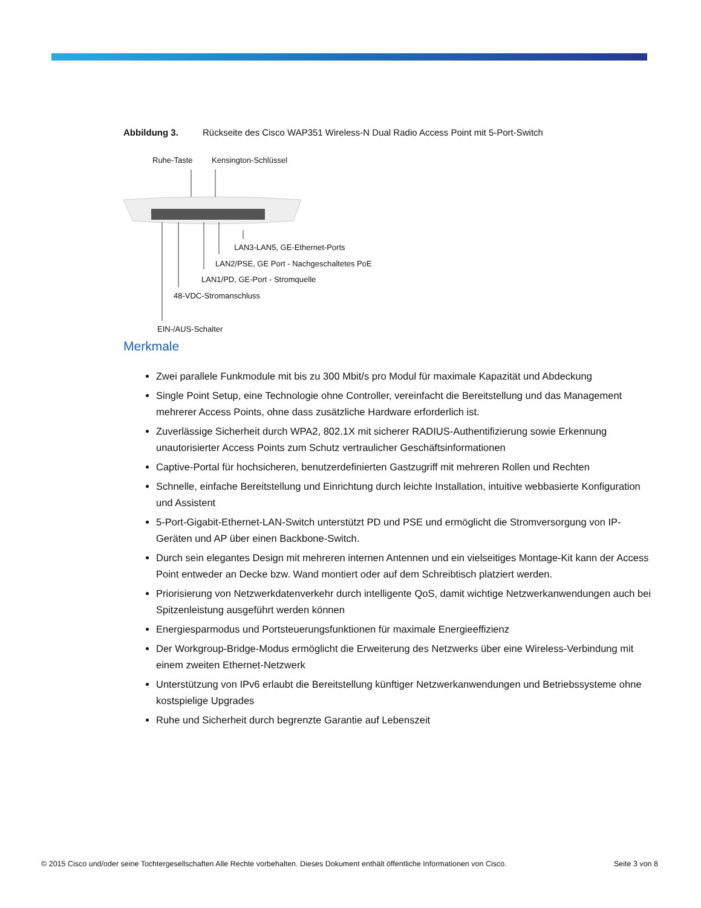Abbildung 3. Rückseite des Cisco WAP351 Wireless-N Dual Radio Access Point mit 5-Port-Switch
Ruhe-Taste Kensington-Schlüssel
LAN3-LAN5, GE-Ethernet-Ports
LAN2/PSE, GE Port - Nachgeschaltetes PoE
LAN1/PD, GE-Port - Stromquelle
48-VDC-Stromanschluss
EIN-/AUS-Schalter
Merkmale
Zwei parallele Funkmodule mit bis zu 300 Mbit/s pro Modul für maximale Kapazität und Abdeckung
Single Point Setup, eine Technologie ohne Controller, vereinfacht die Bereitstellung und das Management mehrerer Access Points, ohne dass zusätzliche Hardware erforderlich ist.
Zuverlässige Sicherheit durch WPA2, 802.1X mit sicherer RADIUS-Authentifizierung sowie Erkennung unautorisierter Access Points zum Schutz vertraulicher Geschäftsinformationen
Captive-Portal für hochsicheren, benutzerdefinierten Gastzugriff mit mehreren Rollen und Rechten
Schnelle, einfache Bereitstellung und Einrichtung durch leichte Installation, intuitive webbasierte Konfiguration und Assistent
5-Port-Gigabit-Ethernet-LAN-Switch unterstützt PD und PSE und ermöglicht die Stromversorgung von IP-Geräten und AP über einen Backbone-Switch.
Durch sein elegantes Design mit mehreren internen Antennen und ein vielseitiges Montage-Kit kann der Access Point entweder an Decke bzw. Wand montiert oder auf dem Schreibtisch platziert werden.
Priorisierung von Netzwerkdatenverkehr durch intelligente QoS, damit wichtige Netzwerkanwendungen auch bei Spitzenleistung ausgeführt werden können
Energiesparmodus und Portsteuerungsfunktionen für maximale Energieeffizienz
Der Workgroup-Bridge-Modus ermöglicht die Erweiterung des Netzwerks über eine Wireless-Verbindung mit einem zweiten Ethernet-Netzwerk
Unterstützung von IPv6 erlaubt die Bereitstellung künftiger Netzwerkanwendungen und Betriebssysteme ohne kostspielige Upgrades
Ruhe und Sicherheit durch begrenzte Garantie auf Lebenszeit
© 2015 Cisco und/oder seine Tochtergesellschaften Alle Rechte vorbehalten. Dieses Dokument enthält öffentliche Informationen von Cisco. Seite 3 von 8